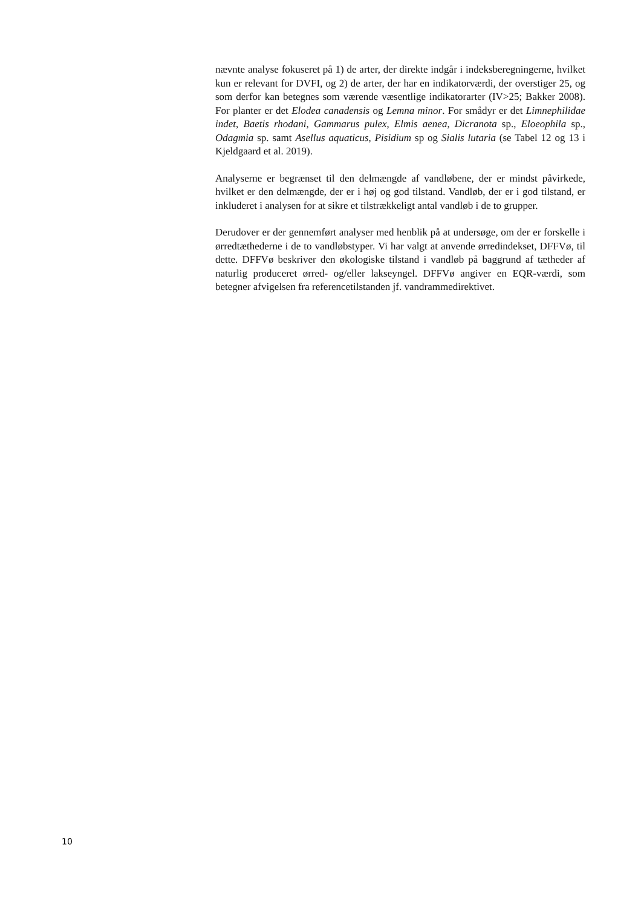nævnte analyse fokuseret på 1) de arter, der direkte indgår i indeksberegningerne, hvilket kun er relevant for DVFI, og 2) de arter, der har en indikatorværdi, der overstiger 25, og som derfor kan betegnes som værende væsentlige indikatorarter (IV>25; Bakker 2008). For planter er det Elodea canadensis og Lemna minor. For smådyr er det Limnephilidae indet, Baetis rhodani, Gammarus pulex, Elmis aenea, Dicranota sp., Eloeophila sp., Odagmia sp. samt Asellus aquaticus, Pisidium sp og Sialis lutaria (se Tabel 12 og 13 i Kjeldgaard et al. 2019).
Analyserne er begrænset til den delmængde af vandløbene, der er mindst påvirkede, hvilket er den delmængde, der er i høj og god tilstand. Vandløb, der er i god tilstand, er inkluderet i analysen for at sikre et tilstrækkeligt antal vandløb i de to grupper.
Derudover er der gennemført analyser med henblik på at undersøge, om der er forskelle i ørredtæthederne i de to vandløbstyper. Vi har valgt at anvende ørredindekset, DFFVø, til dette. DFFVø beskriver den økologiske tilstand i vandløb på baggrund af tætheder af naturlig produceret ørred- og/eller lakseyngel. DFFVø angiver en EQR-værdi, som betegner afvigelsen fra referencetilstanden jf. vandrammedirektivet.
10